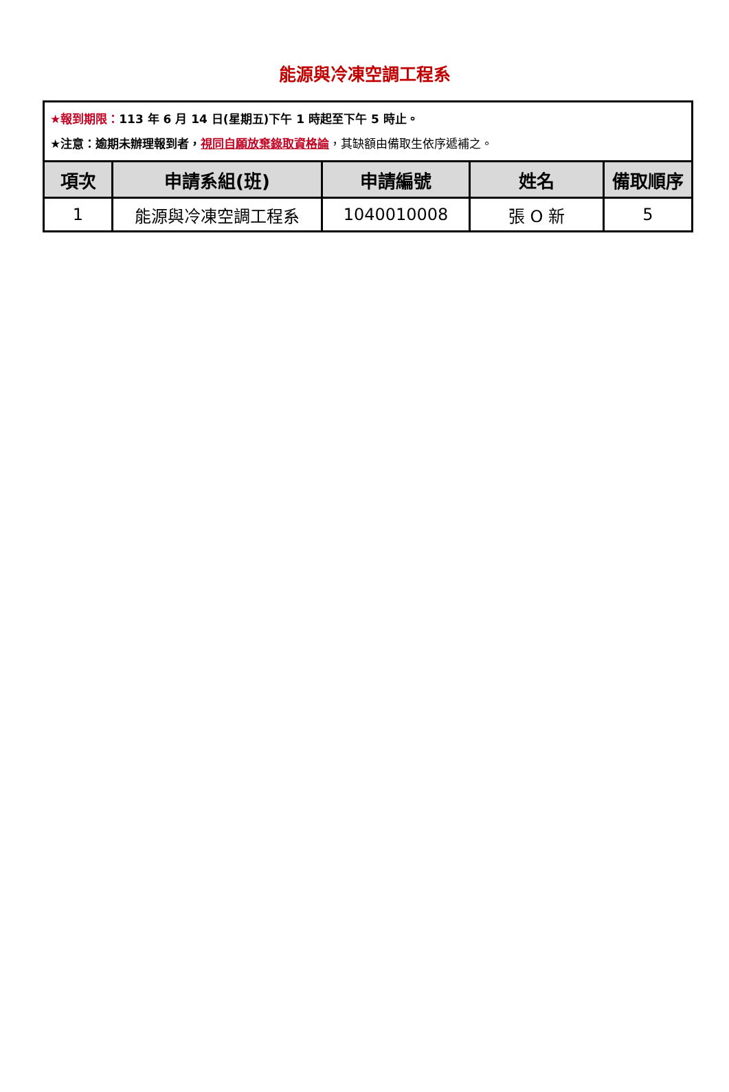能源與冷凍空調工程系
| ★報到期限： 113 年 6 月 14 日(星期五)下午 1 時起至下午 5 時止。 ★注意：逾期未辦理報到者， 視同自願放棄錄取資格論 ，其缺額由備取生依序遞補之。 | | | | |
| 項次 | 申請系組(班) | 申請編號 | 姓名 | 備取順序 |
| 1 | 能源與冷凍空調工程系 | 1040010008 | 張 O 新 | 5 |